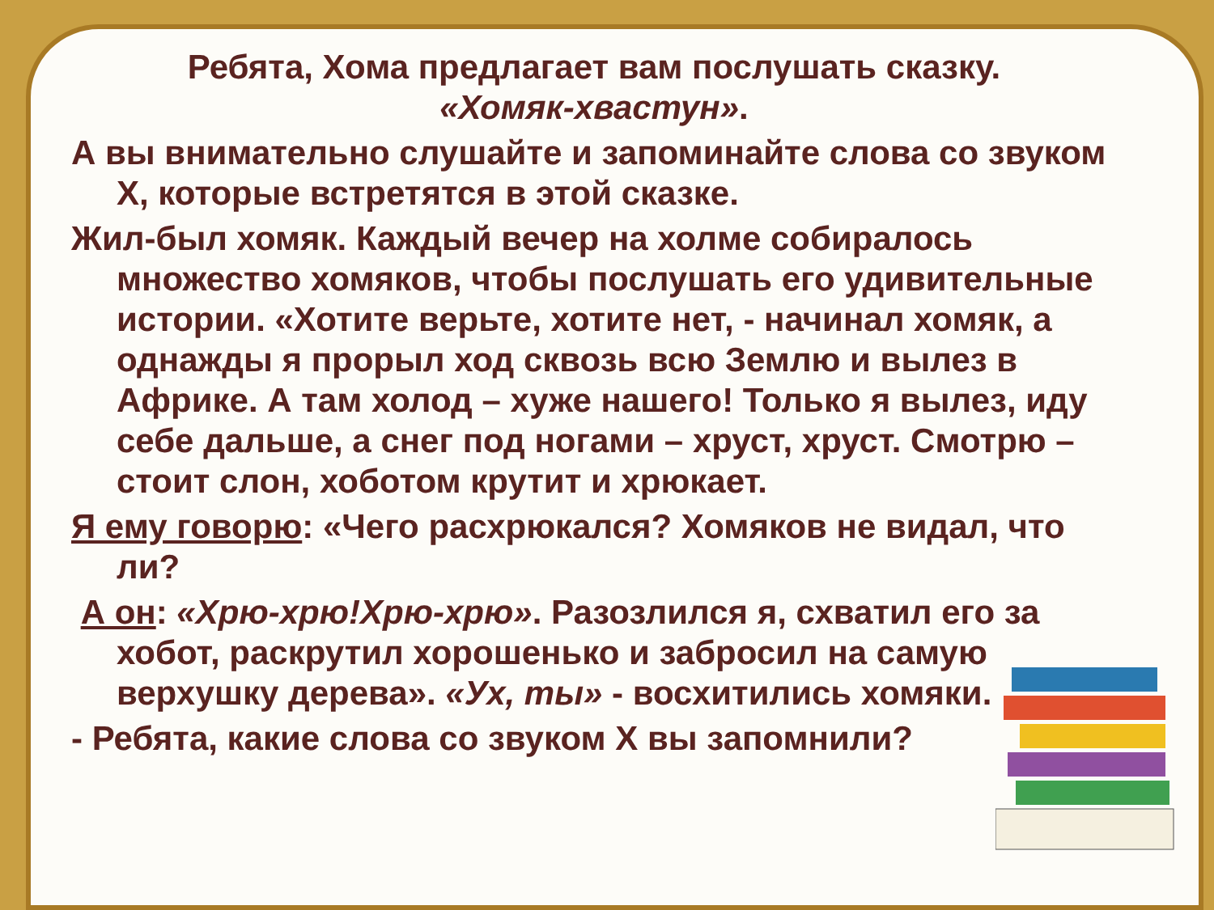Ребята, Хома предлагает вам послушать сказку.
«Хомяк-хвастун».
А вы внимательно слушайте и запоминайте слова со звуком Х, которые встретятся в этой сказке.
Жил-был хомяк. Каждый вечер на холме собиралось множество хомяков, чтобы послушать его удивительные истории. «Хотите верьте, хотите нет, - начинал хомяк, а однажды я прорыл ход сквозь всю Землю и вылез в Африке. А там холод – хуже нашего! Только я вылез, иду себе дальше, а снег под ногами – хруст, хруст. Смотрю – стоит слон, хоботом крутит и хрюкает.
Я ему говорю: «Чего расхрюкался? Хомяков не видал, что ли?
А он: «Хрю-хрю!Хрю-хрю». Разозлился я, схватил его за хобот, раскрутил хорошенько и забросил на самую верхушку дерева». «Ух, ты» - восхитились хомяки.
- Ребята, какие слова со звуком Х вы запомнили?